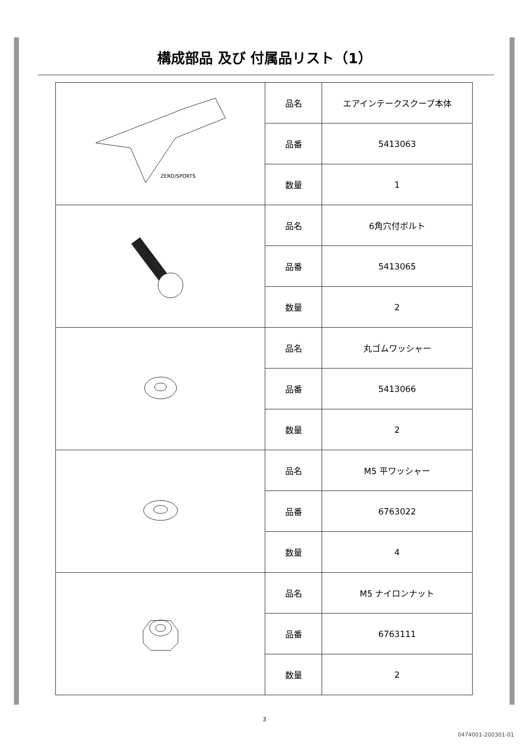構成部品 及び 付属品リスト（1）
| ZERO/SPORTS | 品名 | エアインテークスクープ本体 |
| | 品番 | 5413063 |
| | 数量 | 1 |
| | 品名 | 6角穴付ボルト |
| | 品番 | 5413065 |
| | 数量 | 2 |
| | 品名 | 丸ゴムワッシャー |
| | 品番 | 5413066 |
| | 数量 | 2 |
| | 品名 | M5 平ワッシャー |
| | 品番 | 6763022 |
| | 数量 | 4 |
| | 品名 | M5 ナイロンナット |
| | 品番 | 6763111 |
| | 数量 | 2 |
3
0474001-200301-01